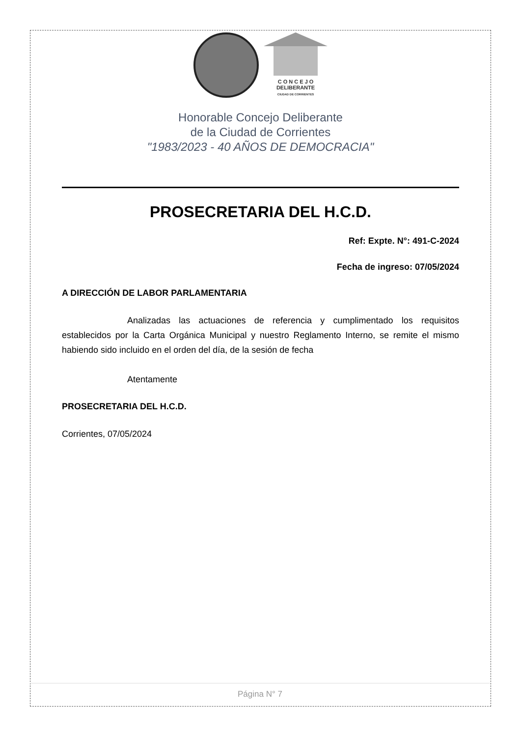C O N C E J O
DELIBERANTE
CIUDAD DE CORRIENTES
Honorable Concejo Deliberante
de la Ciudad de Corrientes
"1983/2023 - 40 AÑOS DE DEMOCRACIA"
PROSECRETARIA DEL H.C.D.
Ref: Expte. N°: 491-C-2024
Fecha de ingreso: 07/05/2024
A DIRECCIÓN DE LABOR PARLAMENTARIA
Analizadas las actuaciones de referencia y cumplimentado los requisitos establecidos por la Carta Orgánica Municipal y nuestro Reglamento Interno, se remite el mismo habiendo sido incluido en el orden del día, de la sesión de fecha
Atentamente
PROSECRETARIA DEL H.C.D.
Corrientes, 07/05/2024
Página N° 7